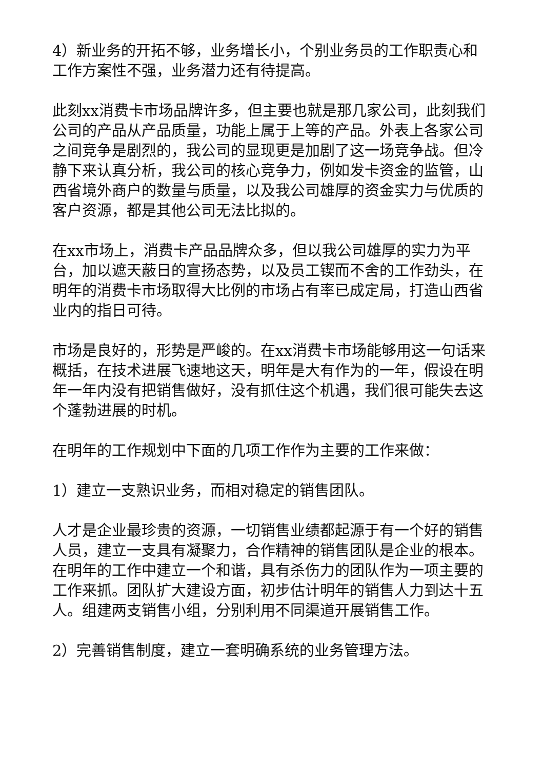4）新业务的开拓不够，业务增长小，个别业务员的工作职责心和工作方案性不强，业务潜力还有待提高。
此刻xx消费卡市场品牌许多，但主要也就是那几家公司，此刻我们公司的产品从产品质量，功能上属于上等的产品。外表上各家公司之间竞争是剧烈的，我公司的显现更是加剧了这一场竞争战。但冷静下来认真分析，我公司的核心竞争力，例如发卡资金的监管，山西省境外商户的数量与质量，以及我公司雄厚的资金实力与优质的客户资源，都是其他公司无法比拟的。
在xx市场上，消费卡产品品牌众多，但以我公司雄厚的实力为平台，加以遮天蔽日的宣扬态势，以及员工锲而不舍的工作劲头，在明年的消费卡市场取得大比例的市场占有率已成定局，打造山西省业内的指日可待。
市场是良好的，形势是严峻的。在xx消费卡市场能够用这一句话来概括，在技术进展飞速地这天，明年是大有作为的一年，假设在明年一年内没有把销售做好，没有抓住这个机遇，我们很可能失去这个蓬勃进展的时机。
在明年的工作规划中下面的几项工作作为主要的工作来做：
1）建立一支熟识业务，而相对稳定的销售团队。
人才是企业最珍贵的资源，一切销售业绩都起源于有一个好的销售人员，建立一支具有凝聚力，合作精神的销售团队是企业的根本。在明年的工作中建立一个和谐，具有杀伤力的团队作为一项主要的工作来抓。团队扩大建设方面，初步估计明年的销售人力到达十五人。组建两支销售小组，分别利用不同渠道开展销售工作。
2）完善销售制度，建立一套明确系统的业务管理方法。